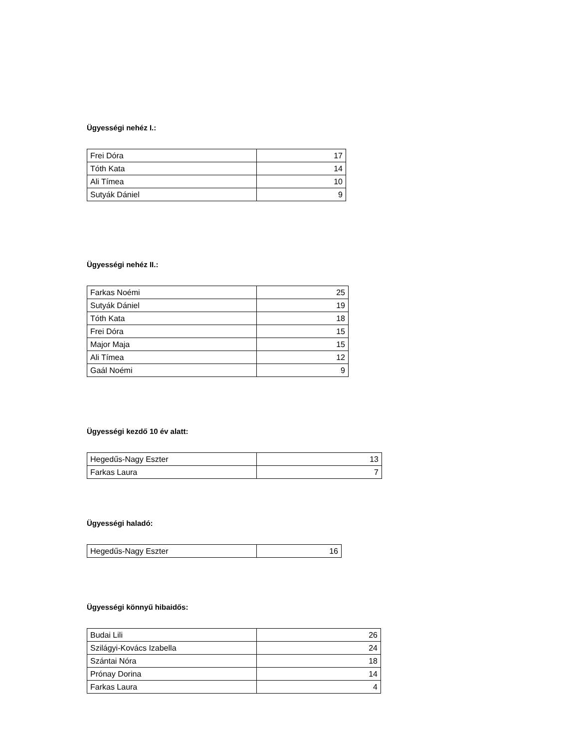Ügyességi nehéz I.:
| Frei Dóra | 17 |
| Tóth Kata | 14 |
| Ali Tímea | 10 |
| Sutyák Dániel | 9 |
Ügyességi nehéz II.:
| Farkas Noémi | 25 |
| Sutyák Dániel | 19 |
| Tóth Kata | 18 |
| Frei Dóra | 15 |
| Major Maja | 15 |
| Ali Tímea | 12 |
| Gaál Noémi | 9 |
Ügyességi kezdő 10 év alatt:
| Hegedűs-Nagy Eszter | 13 |
| Farkas Laura | 7 |
Ügyességi haladó:
| Hegedűs-Nagy Eszter | 16 |
Ügyességi könnyű hibaidős:
| Budai Lili | 26 |
| Szilágyi-Kovács Izabella | 24 |
| Szántai Nóra | 18 |
| Prónay Dorina | 14 |
| Farkas Laura | 4 |